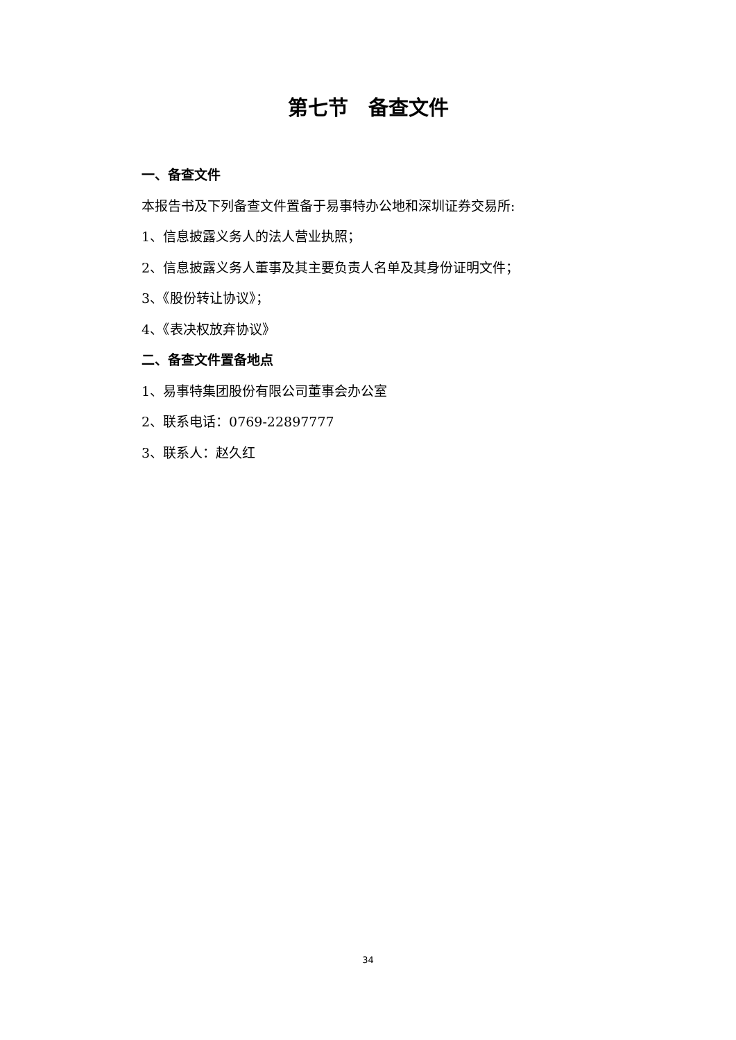第七节　备查文件
一、备查文件
本报告书及下列备查文件置备于易事特办公地和深圳证券交易所:
1、信息披露义务人的法人营业执照；
2、信息披露义务人董事及其主要负责人名单及其身份证明文件；
3、《股份转让协议》；
4、《表决权放弃协议》
二、备查文件置备地点
1、易事特集团股份有限公司董事会办公室
2、联系电话：0769-22897777
3、联系人：赵久红
34